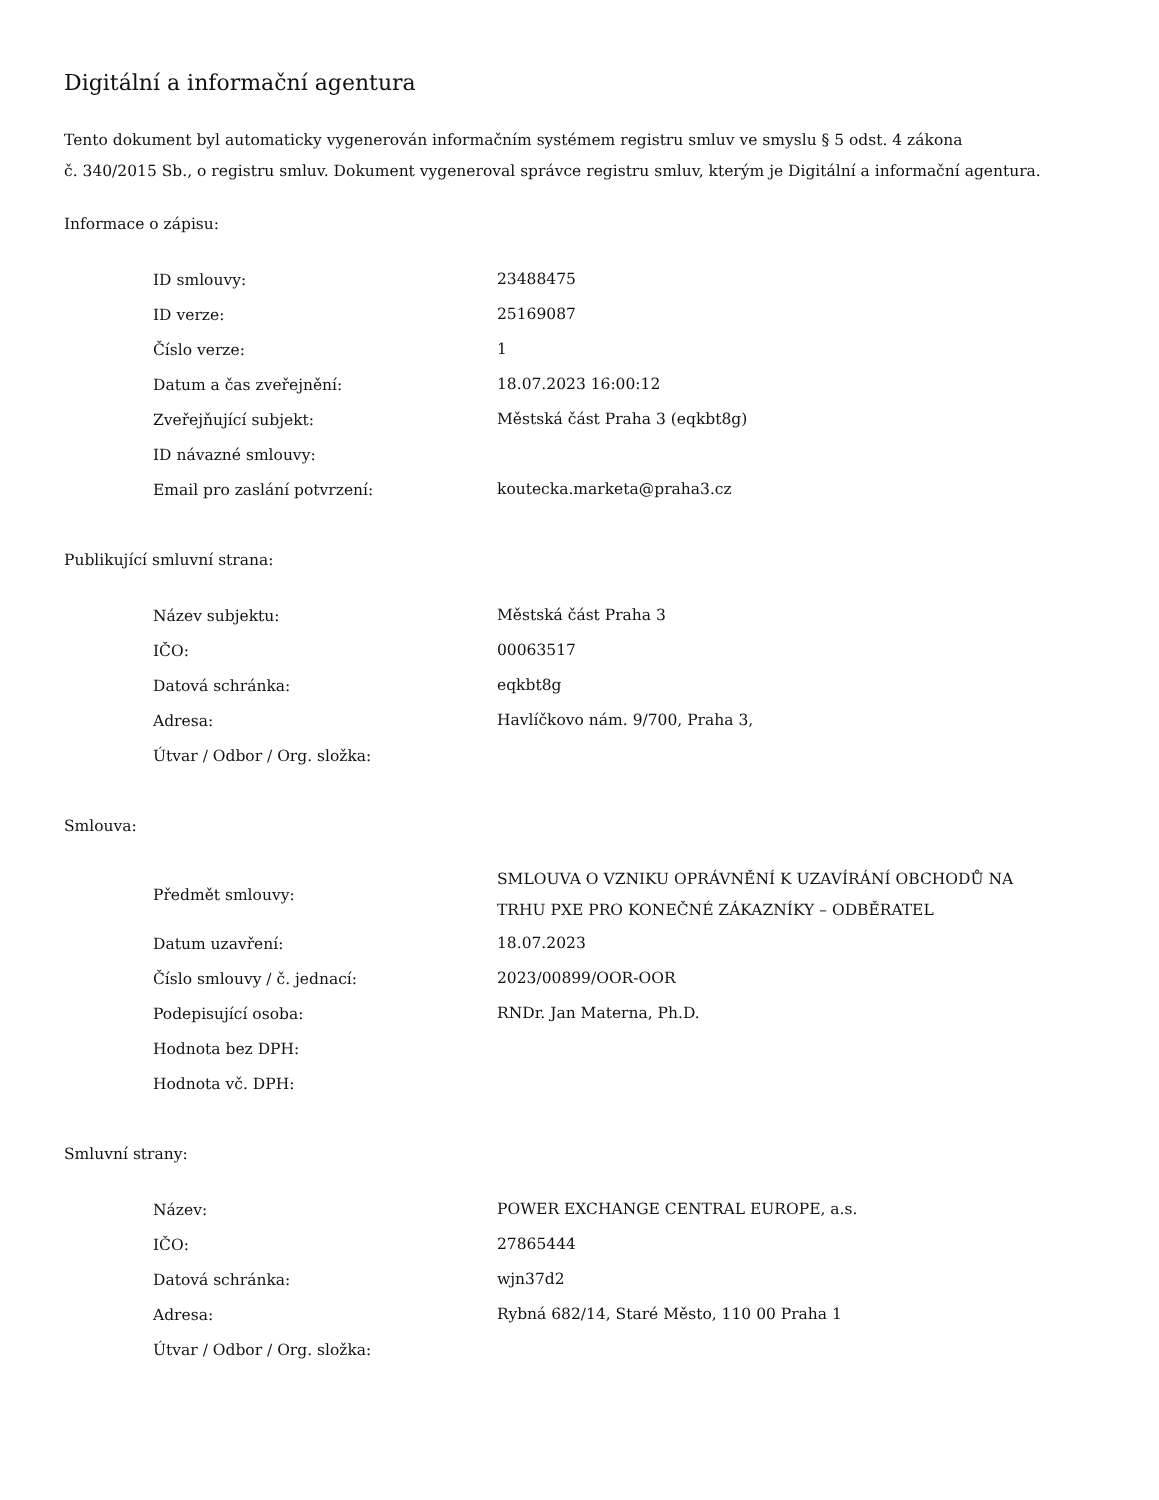Digitální a informační agentura
Tento dokument byl automaticky vygenerován informačním systémem registru smluv ve smyslu § 5 odst. 4 zákona
č. 340/2015 Sb., o registru smluv. Dokument vygeneroval správce registru smluv, kterým je Digitální a informační agentura.
Informace o zápisu:
| ID smlouvy: | 23488475 |
| ID verze: | 25169087 |
| Číslo verze: | 1 |
| Datum a čas zveřejnění: | 18.07.2023 16:00:12 |
| Zveřejňující subjekt: | Městská část Praha 3 (eqkbt8g) |
| ID návazné smlouvy: | |
| Email pro zaslání potvrzení: | koutecka.marketa@praha3.cz |
Publikující smluvní strana:
| Název subjektu: | Městská část Praha 3 |
| IČO: | 00063517 |
| Datová schránka: | eqkbt8g |
| Adresa: | Havlíčkovo nám. 9/700, Praha 3, |
| Útvar / Odbor / Org. složka: | |
Smlouva:
| Předmět smlouvy: | SMLOUVA O VZNIKU OPRÁVNĚNÍ K UZAVÍRÁNÍ OBCHODŮ NA TRHU PXE PRO KONEČNÉ ZÁKAZNÍKY – ODBĚRATEL |
| Datum uzavření: | 18.07.2023 |
| Číslo smlouvy / č. jednací: | 2023/00899/OOR-OOR |
| Podepisující osoba: | RNDr. Jan Materna, Ph.D. |
| Hodnota bez DPH: | |
| Hodnota vč. DPH: | |
Smluvní strany:
| Název: | POWER EXCHANGE CENTRAL EUROPE, a.s. |
| IČO: | 27865444 |
| Datová schránka: | wjn37d2 |
| Adresa: | Rybná 682/14, Staré Město, 110 00 Praha 1 |
| Útvar / Odbor / Org. složka: | |